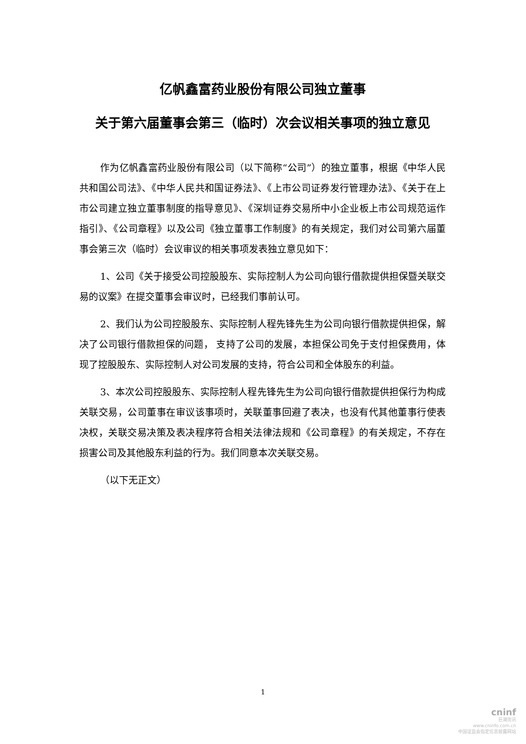亿帆鑫富药业股份有限公司独立董事
关于第六届董事会第三（临时）次会议相关事项的独立意见
作为亿帆鑫富药业股份有限公司（以下简称“公司”）的独立董事，根据《中华人民共和国公司法》、《中华人民共和国证券法》、《上市公司证券发行管理办法》、《关于在上市公司建立独立董事制度的指导意见》、《深圳证券交易所中小企业板上市公司规范运作指引》、《公司章程》以及公司《独立董事工作制度》的有关规定，我们对公司第六届董事会第三次（临时）会议审议的相关事项发表独立意见如下：
1、公司《关于接受公司控股股东、实际控制人为公司向银行借款提供担保暨关联交易的议案》在提交董事会审议时，已经我们事前认可。
2、我们认为公司控股股东、实际控制人程先锋先生为公司向银行借款提供担保，解决了公司银行借款担保的问题， 支持了公司的发展，本担保公司免于支付担保费用，体现了控股股东、实际控制人对公司发展的支持，符合公司和全体股东的利益。
3、本次公司控股股东、实际控制人程先锋先生为公司向银行借款提供担保行为构成关联交易，公司董事在审议该事项时，关联董事回避了表决，也没有代其他董事行使表决权，关联交易决策及表决程序符合相关法律法规和《公司章程》的有关规定，不存在损害公司及其他股东利益的行为。我们同意本次关联交易。
（以下无正文）
1
cninf
巨潮资讯
www.cninfo.com.cn
中国证监会指定信息披露网站